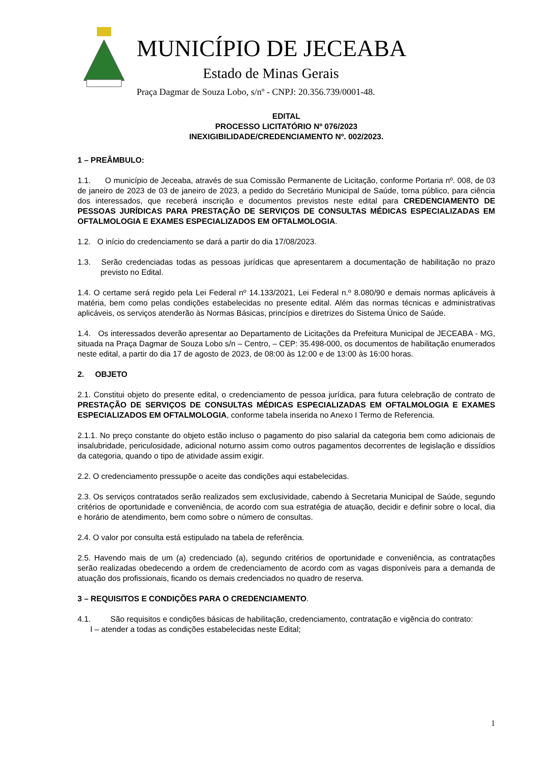MUNICÍPIO DE JECEABA
Estado de Minas Gerais
Praça Dagmar de Souza Lobo, s/nº - CNPJ: 20.356.739/0001-48.
EDITAL
PROCESSO LICITATÓRIO Nº 076/2023
INEXIGIBILIDADE/CREDENCIAMENTO Nº. 002/2023.
1 – PREÂMBULO:
1.1. O município de Jeceaba, através de sua Comissão Permanente de Licitação, conforme Portaria nº. 008, de 03 de janeiro de 2023 de 03 de janeiro de 2023, a pedido do Secretário Municipal de Saúde, torna público, para ciência dos interessados, que receberá inscrição e documentos previstos neste edital para CREDENCIAMENTO DE PESSOAS JURÍDICAS PARA PRESTAÇÃO DE SERVIÇOS DE CONSULTAS MÉDICAS ESPECIALIZADAS EM OFTALMOLOGIA E EXAMES ESPECIALIZADOS EM OFTALMOLOGIA.
1.2. O início do credenciamento se dará a partir do dia 17/08/2023.
1.3. Serão credenciadas todas as pessoas jurídicas que apresentarem a documentação de habilitação no prazo previsto no Edital.
1.4. O certame será regido pela Lei Federal nº 14.133/2021, Lei Federal n.º 8.080/90 e demais normas aplicáveis à matéria, bem como pelas condições estabelecidas no presente edital. Além das normas técnicas e administrativas aplicáveis, os serviços atenderão às Normas Básicas, princípios e diretrizes do Sistema Único de Saúde.
1.4. Os interessados deverão apresentar ao Departamento de Licitações da Prefeitura Municipal de JECEABA - MG, situada na Praça Dagmar de Souza Lobo s/n – Centro, – CEP: 35.498-000, os documentos de habilitação enumerados neste edital, a partir do dia 17 de agosto de 2023, de 08:00 às 12:00 e de 13:00 às 16:00 horas.
2. OBJETO
2.1. Constitui objeto do presente edital, o credenciamento de pessoa jurídica, para futura celebração de contrato de PRESTAÇÃO DE SERVIÇOS DE CONSULTAS MÉDICAS ESPECIALIZADAS EM OFTALMOLOGIA E EXAMES ESPECIALIZADOS EM OFTALMOLOGIA, conforme tabela inserida no Anexo I Termo de Referencia.
2.1.1. No preço constante do objeto estão incluso o pagamento do piso salarial da categoria bem como adicionais de insalubridade, periculosidade, adicional noturno assim como outros pagamentos decorrentes de legislação e dissídios da categoria, quando o tipo de atividade assim exigir.
2.2. O credenciamento pressupõe o aceite das condições aqui estabelecidas.
2.3. Os serviços contratados serão realizados sem exclusividade, cabendo à Secretaria Municipal de Saúde, segundo critérios de oportunidade e conveniência, de acordo com sua estratégia de atuação, decidir e definir sobre o local, dia e horário de atendimento, bem como sobre o número de consultas.
2.4. O valor por consulta está estipulado na tabela de referência.
2.5. Havendo mais de um (a) credenciado (a), segundo critérios de oportunidade e conveniência, as contratações serão realizadas obedecendo a ordem de credenciamento de acordo com as vagas disponíveis para a demanda de atuação dos profissionais, ficando os demais credenciados no quadro de reserva.
3 – REQUISITOS E CONDIÇÕES PARA O CREDENCIAMENTO.
4.1. São requisitos e condições básicas de habilitação, credenciamento, contratação e vigência do contrato:
I – atender a todas as condições estabelecidas neste Edital;
1